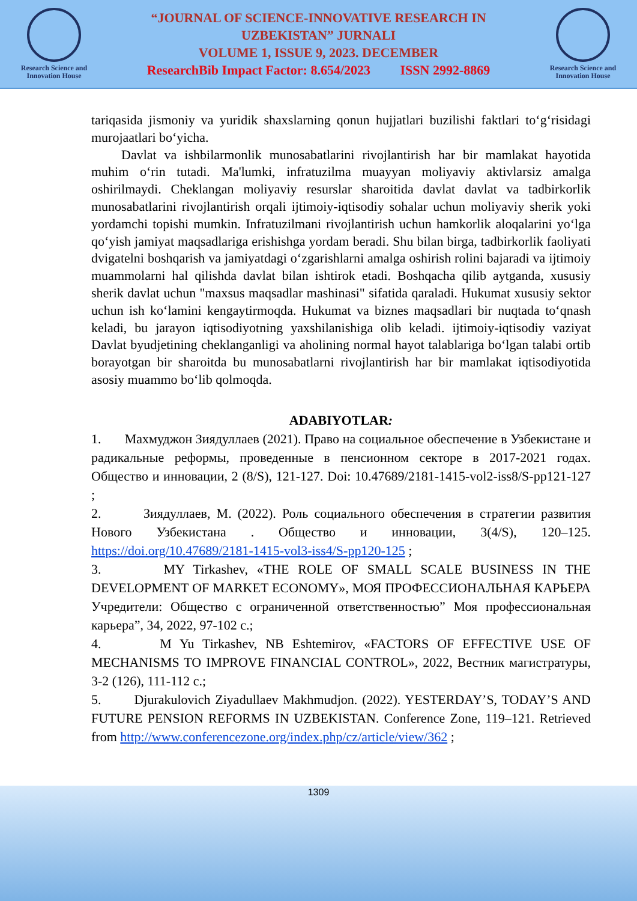Research Science and Innovation House
“JOURNAL OF SCIENCE-INNOVATIVE RESEARCH IN
UZBEKISTAN” JURNALI
VOLUME 1, ISSUE 9, 2023. DECEMBER
ResearchBib Impact Factor: 8.654/2023 ISSN 2992-8869
Research Science and Innovation House
tariqasida jismoniy va yuridik shaxslarning qonun hujjatlari buzilishi faktlari to‘g‘risidagi murojaatlari bo‘yicha.
Davlat va ishbilarmonlik munosabatlarini rivojlantirish har bir mamlakat hayotida muhim o‘rin tutadi. Ma'lumki, infratuzilma muayyan moliyaviy aktivlarsiz amalga oshirilmaydi. Cheklangan moliyaviy resurslar sharoitida davlat davlat va tadbirkorlik munosabatlarini rivojlantirish orqali ijtimoiy-iqtisodiy sohalar uchun moliyaviy sherik yoki yordamchi topishi mumkin. Infratuzilmani rivojlantirish uchun hamkorlik aloqalarini yo‘lga qo‘yish jamiyat maqsadlariga erishishga yordam beradi. Shu bilan birga, tadbirkorlik faoliyati dvigatelni boshqarish va jamiyatdagi o‘zgarishlarni amalga oshirish rolini bajaradi va ijtimoiy muammolarni hal qilishda davlat bilan ishtirok etadi. Boshqacha qilib aytganda, xususiy sherik davlat uchun "maxsus maqsadlar mashinasi" sifatida qaraladi. Hukumat xususiy sektor uchun ish ko‘lamini kengaytirmoqda. Hukumat va biznes maqsadlari bir nuqtada to‘qnash keladi, bu jarayon iqtisodiyotning yaxshilanishiga olib keladi. ijtimoiy-iqtisodiy vaziyat Davlat byudjetining cheklanganligi va aholining normal hayot talablariga bo‘lgan talabi ortib borayotgan bir sharoitda bu munosabatlarni rivojlantirish har bir mamlakat iqtisodiyotida asosiy muammo bo‘lib qolmoqda.
ADABIYOTLAR:
1. Махмуджон Зиядуллаев (2021). Право на социальное обеспечение в Узбекистане и радикальные реформы, проведенные в пенсионном секторе в 2017-2021 годах. Общество и инновации, 2 (8/S), 121-127. Doi: 10.47689/2181-1415-vol2-iss8/S-pp121-127 ;
2. Зиядуллаев, М. (2022). Роль социального обеспечения в стратегии развития Нового Узбекистана . Общество и инновации, 3(4/S), 120–125. https://doi.org/10.47689/2181-1415-vol3-iss4/S-pp120-125 ;
3. MY Tirkashev, «THE ROLE OF SMALL SCALE BUSINESS IN THE DEVELOPMENT OF MARKET ECONOMY», МОЯ ПРОФЕССИОНАЛЬНАЯ КАРЬЕРА Учредители: Общество с ограниченной ответственностью” Моя профессиональная карьера”, 34, 2022, 97-102 с.;
4. M Yu Tirkashev, NB Eshtemirov, «FACTORS OF EFFECTIVE USE OF MECHANISMS TO IMPROVE FINANCIAL CONTROL», 2022, Вестник магистратуры, 3-2 (126), 111-112 с.;
5. Djurakulovich Ziyadullaev Makhmudjon. (2022). YESTERDAY’S, TODAY’S AND FUTURE PENSION REFORMS IN UZBEKISTAN. Conference Zone, 119–121. Retrieved from http://www.conferencezone.org/index.php/cz/article/view/362 ;
1309